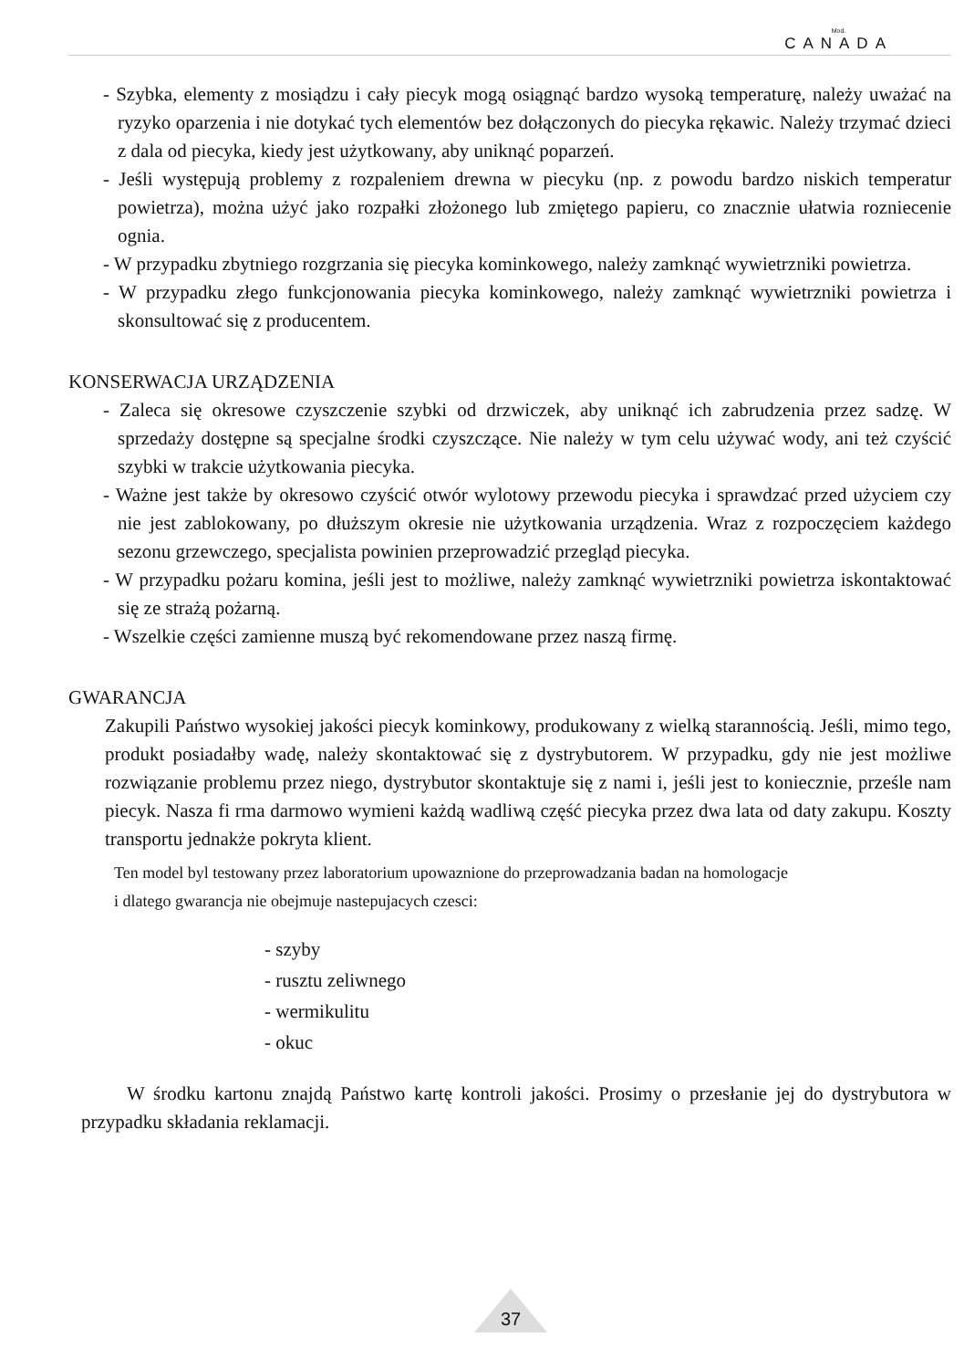Mod.
CANADA
- Szybka, elementy z mosiądzu i cały piecyk mogą osiągnąć bardzo wysoką temperaturę, należy uważać na ryzyko oparzenia i nie dotykać tych elementów bez dołączonych do piecyka rękawic. Należy trzymać dzieci z dala od piecyka, kiedy jest użytkowany, aby uniknąć poparzeń.
- Jeśli występują problemy z rozpaleniem drewna w piecyku (np. z powodu bardzo niskich temperatur powietrza), można użyć jako rozpałki złożonego lub zmiętego papieru, co znacznie ułatwia rozniecenie ognia.
- W przypadku zbytniego rozgrzania się piecyka kominkowego, należy zamknąć wywietrzniki powietrza.
- W przypadku złego funkcjonowania piecyka kominkowego, należy zamknąć wywietrzniki powietrza i skonsultować się z producentem.
KONSERWACJA URZĄDZENIA
- Zaleca się okresowe czyszczenie szybki od drzwiczek, aby uniknąć ich zabrudzenia przez sadzę. W sprzedaży dostępne są specjalne środki czyszczące. Nie należy w tym celu używać wody, ani też czyścić szybki w trakcie użytkowania piecyka.
- Ważne jest także by okresowo czyścić otwór wylotowy przewodu piecyka i sprawdzać przed użyciem czy nie jest zablokowany, po dłuższym okresie nie użytkowania urządzenia. Wraz z rozpoczęciem każdego sezonu grzewczego, specjalista powinien przeprowadzić przegląd piecyka.
- W przypadku pożaru komina, jeśli jest to możliwe, należy zamknąć wywietrzniki powietrza iskontaktować się ze strażą pożarną.
- Wszelkie części zamienne muszą być rekomendowane przez naszą firmę.
GWARANCJA
Zakupili Państwo wysokiej jakości piecyk kominkowy, produkowany z wielką starannością. Jeśli, mimo tego, produkt posiadałby wadę, należy skontaktować się z dystrybutorem. W przypadku, gdy nie jest możliwe rozwiązanie problemu przez niego, dystrybutor skontaktuje się z nami i, jeśli jest to koniecznie, prześle nam piecyk. Nasza fi rma darmowo wymieni każdą wadliwą część piecyka przez dwa lata od daty zakupu. Koszty transportu jednakże pokryta klient.
Ten model byl testowany przez laboratorium upowaznione do przeprowadzania badan na homologacje
i dlatego gwarancja nie obejmuje nastepujacych czesci:
- szyby
- rusztu zeliwnego
- wermikulitu
- okuc
W środku kartonu znajdą Państwo kartę kontroli jakości. Prosimy o przesłanie jej do dystrybutora w przypadku składania reklamacji.
37